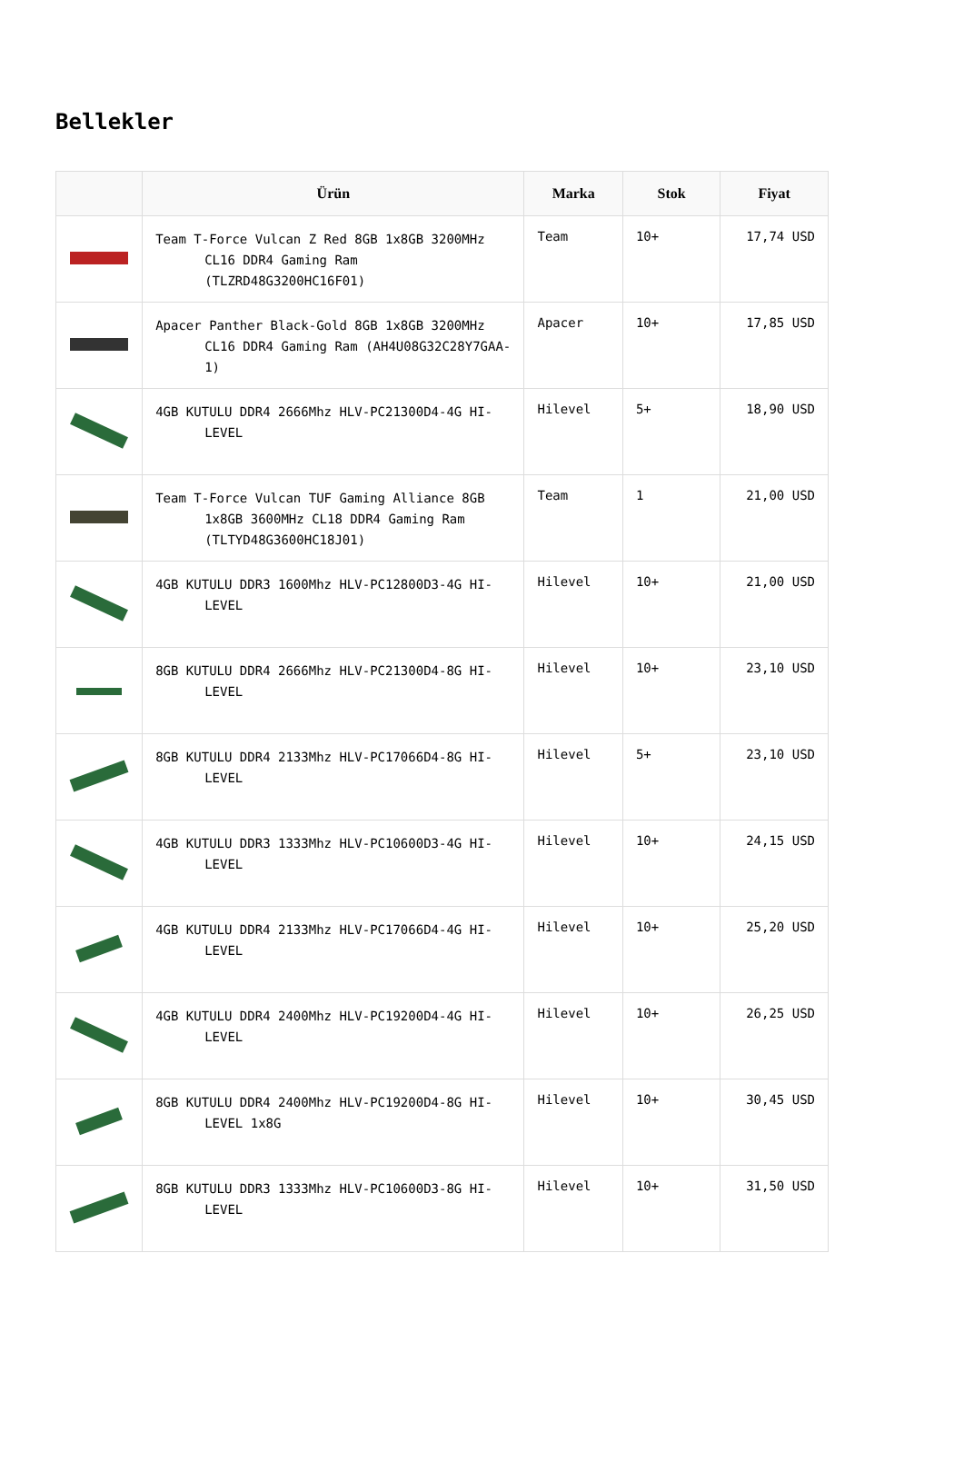Bellekler
| | Ürün | Marka | Stok | Fiyat |
| --- | --- | --- | --- | --- |
| | Team T-Force Vulcan Z Red 8GB 1x8GB 3200MHz CL16 DDR4 Gaming Ram (TLZRD48G3200HC16F01) | Team | 10+ | 17,74 USD |
| | Apacer Panther Black-Gold 8GB 1x8GB 3200MHz CL16 DDR4 Gaming Ram (AH4U08G32C28Y7GAA-1) | Apacer | 10+ | 17,85 USD |
| | 4GB KUTULU DDR4 2666Mhz HLV-PC21300D4-4G HI- LEVEL | Hilevel | 5+ | 18,90 USD |
| | Team T-Force Vulcan TUF Gaming Alliance 8GB 1x8GB 3600MHz CL18 DDR4 Gaming Ram (TLTYD48G3600HC18J01) | Team | 1 | 21,00 USD |
| | 4GB KUTULU DDR3 1600Mhz HLV-PC12800D3-4G HI- LEVEL | Hilevel | 10+ | 21,00 USD |
| | 8GB KUTULU DDR4 2666Mhz HLV-PC21300D4-8G HI- LEVEL | Hilevel | 10+ | 23,10 USD |
| | 8GB KUTULU DDR4 2133Mhz HLV-PC17066D4-8G HI- LEVEL | Hilevel | 5+ | 23,10 USD |
| | 4GB KUTULU DDR3 1333Mhz HLV-PC10600D3-4G HI- LEVEL | Hilevel | 10+ | 24,15 USD |
| | 4GB KUTULU DDR4 2133Mhz HLV-PC17066D4-4G HI- LEVEL | Hilevel | 10+ | 25,20 USD |
| | 4GB KUTULU DDR4 2400Mhz HLV-PC19200D4-4G HI- LEVEL | Hilevel | 10+ | 26,25 USD |
| | 8GB KUTULU DDR4 2400Mhz HLV-PC19200D4-8G HI- LEVEL 1x8G | Hilevel | 10+ | 30,45 USD |
| | 8GB KUTULU DDR3 1333Mhz HLV-PC10600D3-8G HI- LEVEL | Hilevel | 10+ | 31,50 USD |